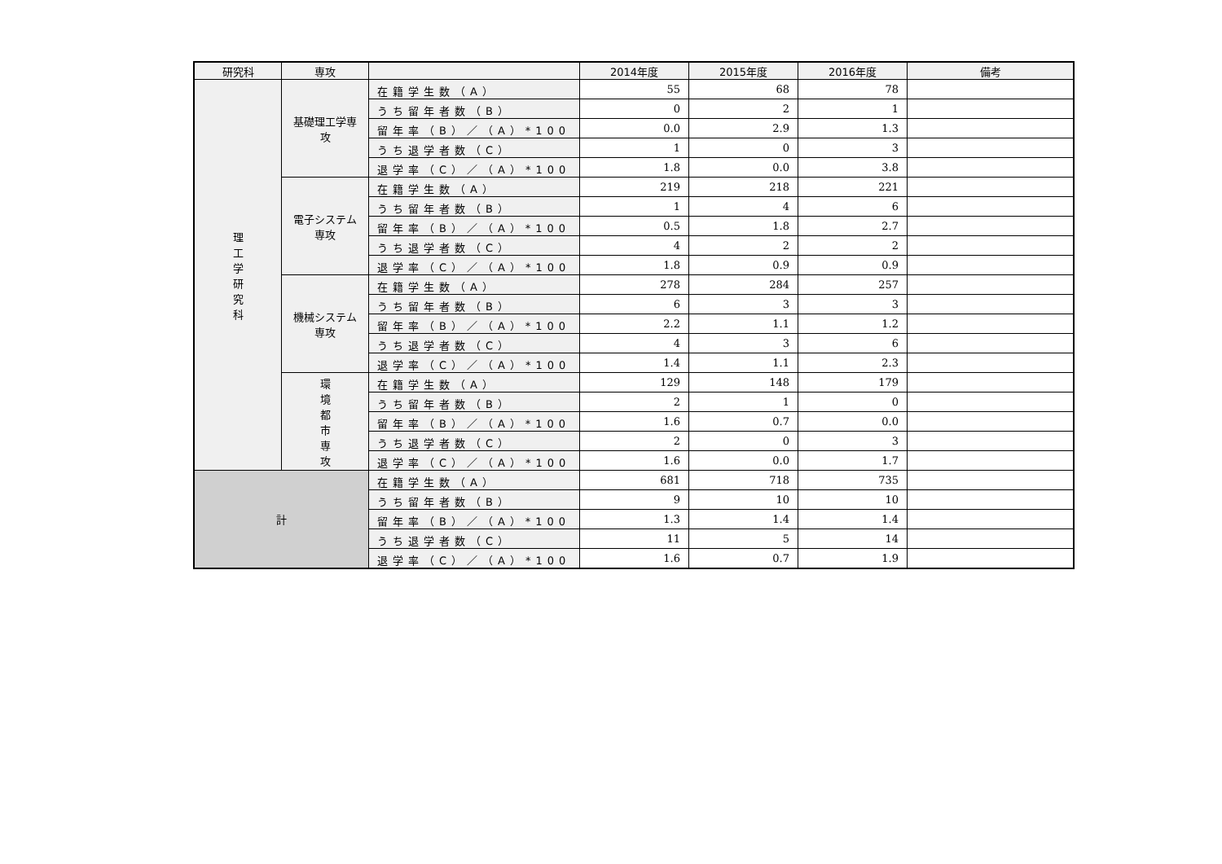| 研究科 | 専攻 | | 2014年度 | 2015年度 | 2016年度 | 備考 |
| --- | --- | --- | --- | --- | --- | --- |
| 理 工 学 研 究 科 | 基礎理工学専攻 | 在籍学生数（A） | 55 | 68 | 78 | |
| | | うち留年者数（B） | 0 | 2 | 1 | |
| | | 留年率（B）／（A）*100 | 0.0 | 2.9 | 1.3 | |
| | | うち退学者数（C） | 1 | 0 | 3 | |
| | | 退学率（C）／（A）*100 | 1.8 | 0.0 | 3.8 | |
| | 電子システム専攻 | 在籍学生数（A） | 219 | 218 | 221 | |
| | | うち留年者数（B） | 1 | 4 | 6 | |
| | | 留年率（B）／（A）*100 | 0.5 | 1.8 | 2.7 | |
| | | うち退学者数（C） | 4 | 2 | 2 | |
| | | 退学率（C）／（A）*100 | 1.8 | 0.9 | 0.9 | |
| | 機械システム専攻 | 在籍学生数（A） | 278 | 284 | 257 | |
| | | うち留年者数（B） | 6 | 3 | 3 | |
| | | 留年率（B）／（A）*100 | 2.2 | 1.1 | 1.2 | |
| | | うち退学者数（C） | 4 | 3 | 6 | |
| | | 退学率（C）／（A）*100 | 1.4 | 1.1 | 2.3 | |
| | 環 境 都 市 専 攻 | 在籍学生数（A） | 129 | 148 | 179 | |
| | | うち留年者数（B） | 2 | 1 | 0 | |
| | | 留年率（B）／（A）*100 | 1.6 | 0.7 | 0.0 | |
| | | うち退学者数（C） | 2 | 0 | 3 | |
| | | 退学率（C）／（A）*100 | 1.6 | 0.0 | 1.7 | |
| 計 | | 在籍学生数（A） | 681 | 718 | 735 | |
| | | うち留年者数（B） | 9 | 10 | 10 | |
| | | 留年率（B）／（A）*100 | 1.3 | 1.4 | 1.4 | |
| | | うち退学者数（C） | 11 | 5 | 14 | |
| | | 退学率（C）／（A）*100 | 1.6 | 0.7 | 1.9 | |